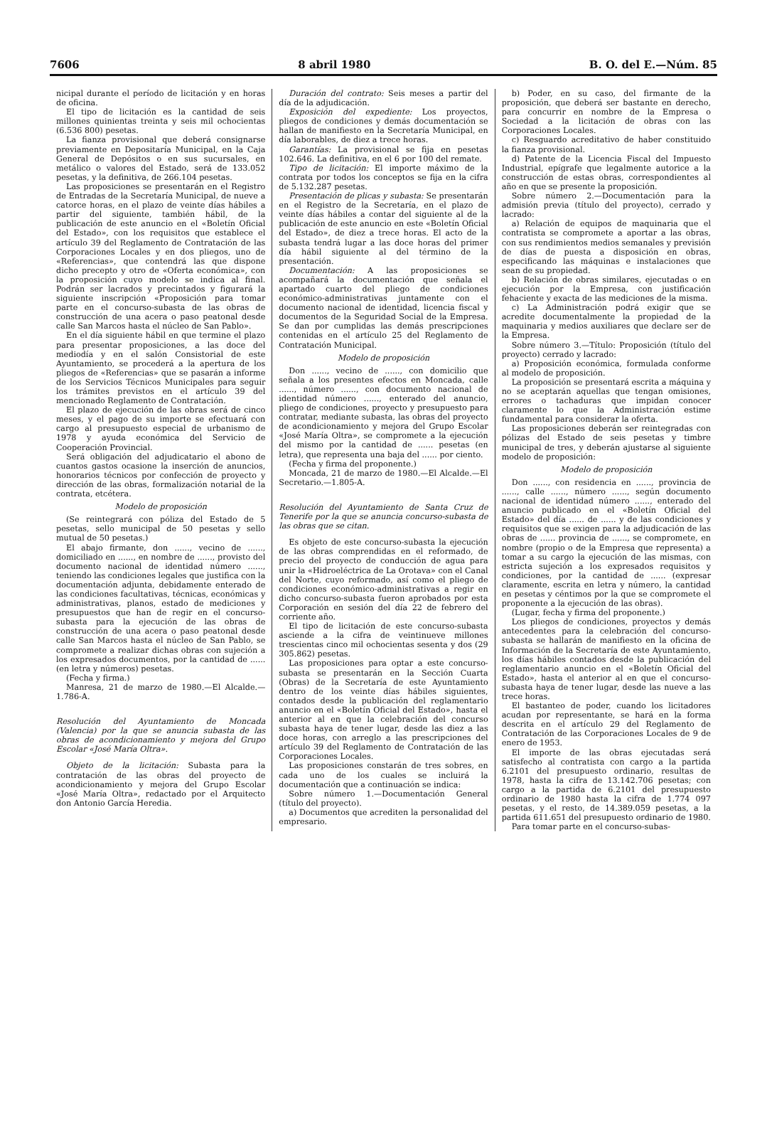7606 8 abril 1980 B. O. del E.—Núm. 85
nicipal durante el período de licitación y en horas de oficina.
El tipo de licitación es la cantidad de seis millones quinientas treinta y seis mil ochocientas (6.536 800) pesetas.
La fianza provisional que deberá consignarse previamente en Depositaría Municipal, en la Caja General de Depósitos o en sus sucursales, en metálico o valores del Estado, será de 133.052 pesetas, y la definitiva, de 266.104 pesetas.
Las proposiciones se presentarán en el Registro de Entradas de la Secretaría Municipal, de nueve a catorce horas, en el plazo de veinte días hábiles a partir del siguiente, también hábil, de la publicación de este anuncio en el «Boletín Oficial del Estado», con los requisitos que establece el artículo 39 del Reglamento de Contratación de las Corporaciones Locales y en dos pliegos, uno de «Referencias», que contendrá las que dispone dicho precepto y otro de «Oferta económica», con la proposición cuyo modelo se indica al final. Podrán ser lacrados y precintados y figurará la siguiente inscripción «Proposición para tomar parte en el concurso-subasta de las obras de construcción de una acera o paso peatonal desde calle San Marcos hasta el núcleo de San Pablo».
En el día siguiente hábil en que termine el plazo para presentar proposiciones, a las doce del mediodía y en el salón Consistorial de este Ayuntamiento, se procederá a la apertura de los pliegos de «Referencias» que se pasarán a informe de los Servicios Técnicos Municipales para seguir los trámites previstos en el artículo 39 del mencionado Reglamento de Contratación.
El plazo de ejecución de las obras será de cinco meses, y el pago de su importe se efectuará con cargo al presupuesto especial de urbanismo de 1978 y ayuda económica del Servicio de Cooperación Provincial.
Será obligación del adjudicatario el abono de cuantos gastos ocasione la inserción de anuncios, honorarios técnicos por confección de proyecto y dirección de las obras, formalización notarial de la contrata, etcétera.
Modelo de proposición
(Se reintegrará con póliza del Estado de 5 pesetas, sello municipal de 50 pesetas y sello mutual de 50 pesetas.)
El abajo firmante, don ......, vecino de ......, domiciliado en ......, en nombre de ......, provisto del documento nacional de identidad número ......, teniendo las condiciones legales que justifica con la documentación adjunta, debidamente enterado de las condiciones facultativas, técnicas, económicas y administrativas, planos, estado de mediciones y presupuestos que han de regir en el concurso-subasta para la ejecución de las obras de construcción de una acera o paso peatonal desde calle San Marcos hasta el núcleo de San Pablo, se compromete a realizar dichas obras con sujeción a los expresados documentos, por la cantidad de ...... (en letra y números) pesetas.
(Fecha y firma.)
Manresa, 21 de marzo de 1980.—El Alcalde.—1.786-A.
Resolución del Ayuntamiento de Moncada (Valencia) por la que se anuncia subasta de las obras de acondicionamiento y mejora del Grupo Escolar «José María Oltra».
Objeto de la licitación: Subasta para la contratación de las obras del proyecto de acondicionamiento y mejora del Grupo Escolar «José María Oltra», redactado por el Arquitecto don Antonio García Heredia.
Duración del contrato: Seis meses a partir del día de la adjudicación.
Exposición del expediente: Los proyectos, pliegos de condiciones y demás documentación se hallan de manifiesto en la Secretaría Municipal, en día laborables, de diez a trece horas.
Garantías: La provisional se fija en pesetas 102.646. La definitiva, en el 6 por 100 del remate.
Tipo de licitación: El importe máximo de la contrata por todos los conceptos se fija en la cifra de 5.132.287 pesetas.
Presentación de plicas y subasta: Se presentarán en el Registro de la Secretaría, en el plazo de veinte días hábiles a contar del siguiente al de la publicación de este anuncio en este «Boletín Oficial del Estado», de diez a trece horas. El acto de la subasta tendrá lugar a las doce horas del primer día hábil siguiente al del término de la presentación.
Documentación: A las proposiciones se acompañará la documentación que señala el apartado cuarto del pliego de condiciones económico-administrativas juntamente con el documento nacional de identidad, licencia fiscal y documentos de la Seguridad Social de la Empresa. Se dan por cumplidas las demás prescripciones contenidas en el artículo 25 del Reglamento de Contratación Municipal.
Modelo de proposición
Don ......, vecino de ......, con domicilio que señala a los presentes efectos en Moncada, calle ......, número ......, con documento nacional de identidad número ......, enterado del anuncio, pliego de condiciones, proyecto y presupuesto para contratar, mediante subasta, las obras del proyecto de acondicionamiento y mejora del Grupo Escolar «José María Oltra», se compromete a la ejecución del mismo por la cantidad de ...... pesetas (en letra), que representa una baja del ...... por ciento.
(Fecha y firma del proponente.)
Moncada, 21 de marzo de 1980.—El Alcalde.—El Secretario.—1.805-A.
Resolución del Ayuntamiento de Santa Cruz de Tenerife por la que se anuncia concurso-subasta de las obras que se citan.
Es objeto de este concurso-subasta la ejecución de las obras comprendidas en el reformado, de precio del proyecto de conducción de agua para unir la «Hidroeléctrica de La Orotava» con el Canal del Norte, cuyo reformado, así como el pliego de condiciones económico-administrativas a regir en dicho concurso-subasta fueron aprobados por esta Corporación en sesión del día 22 de febrero del corriente año.
El tipo de licitación de este concurso-subasta asciende a la cifra de veintinueve millones trescientas cinco mil ochocientas sesenta y dos (29 305.862) pesetas.
Las proposiciones para optar a este concurso-subasta se presentarán en la Sección Cuarta (Obras) de la Secretaría de este Ayuntamiento dentro de los veinte días hábiles siguientes, contados desde la publicación del reglamentario anuncio en el «Boletín Oficial del Estado», hasta el anterior al en que la celebración del concurso subasta haya de tener lugar, desde las diez a las doce horas, con arreglo a las prescripciones del artículo 39 del Reglamento de Contratación de las Corporaciones Locales.
Las proposiciones constarán de tres sobres, en cada uno de los cuales se incluirá la documentación que a continuación se indica:
Sobre número 1.—Documentación General (título del proyecto).
a) Documentos que acrediten la personalidad del empresario.
b) Poder, en su caso, del firmante de la proposición, que deberá ser bastante en derecho, para concurrir en nombre de la Empresa o Sociedad a la licitación de obras con las Corporaciones Locales.
c) Resguardo acreditativo de haber constituido la fianza provisional.
d) Patente de la Licencia Fiscal del Impuesto Industrial, epígrafe que legalmente autorice a la construcción de estas obras, correspondientes al año en que se presente la proposición.
Sobre número 2.—Documentación para la admisión previa (título del proyecto), cerrado y lacrado:
a) Relación de equipos de maquinaria que el contratista se compromete a aportar a las obras, con sus rendimientos medios semanales y previsión de días de puesta a disposición en obras, especificando las máquinas e instalaciones que sean de su propiedad.
b) Relación de obras similares, ejecutadas o en ejecución por la Empresa, con justificación fehaciente y exacta de las mediciones de la misma.
c) La Administración podrá exigir que se acredite documentalmente la propiedad de la maquinaria y medios auxiliares que declare ser de la Empresa.
Sobre número 3.—Título: Proposición (título del proyecto) cerrado y lacrado:
a) Proposición económica, formulada conforme al modelo de proposición.
La proposición se presentará escrita a máquina y no se aceptarán aquellas que tengan omisiones, errores o tachaduras que impidan conocer claramente lo que la Administración estime fundamental para considerar la oferta.
Las proposiciones deberán ser reintegradas con pólizas del Estado de seis pesetas y timbre municipal de tres, y deberán ajustarse al siguiente modelo de proposición:
Modelo de proposición
Don ......, con residencia en ......, provincia de ......, calle ......, número ......, según documento nacional de identidad número ......, enterado del anuncio publicado en el «Boletín Oficial del Estado» del día ...... de ...... y de las condiciones y requisitos que se exigen para la adjudicación de las obras de ...... provincia de ......, se compromete, en nombre (propio o de la Empresa que representa) a tomar a su cargo la ejecución de las mismas, con estricta sujeción a los expresados requisitos y condiciones, por la cantidad de ...... (expresar claramente, escrita en letra y número, la cantidad en pesetas y céntimos por la que se compromete el proponente a la ejecución de las obras).
(Lugar, fecha y firma del proponente.)
Los pliegos de condiciones, proyectos y demás antecedentes para la celebración del concurso-subasta se hallarán de manifiesto en la oficina de Información de la Secretaría de este Ayuntamiento, los días hábiles contados desde la publicación del reglamentario anuncio en el «Boletín Oficial del Estado», hasta el anterior al en que el concurso-subasta haya de tener lugar, desde las nueve a las trece horas.
El bastanteo de poder, cuando los licitadores acudan por representante, se hará en la forma descrita en el artículo 29 del Reglamento de Contratación de las Corporaciones Locales de 9 de enero de 1953.
El importe de las obras ejecutadas será satisfecho al contratista con cargo a la partida 6.2101 del presupuesto ordinario, resultas de 1978, hasta la cifra de 13.142.706 pesetas; con cargo a la partida de 6.2101 del presupuesto ordinario de 1980 hasta la cifra de 1.774 097 pesetas, y el resto, de 14.389.059 pesetas, a la partida 611.651 del presupuesto ordinario de 1980.
Para tomar parte en el concurso-subas-